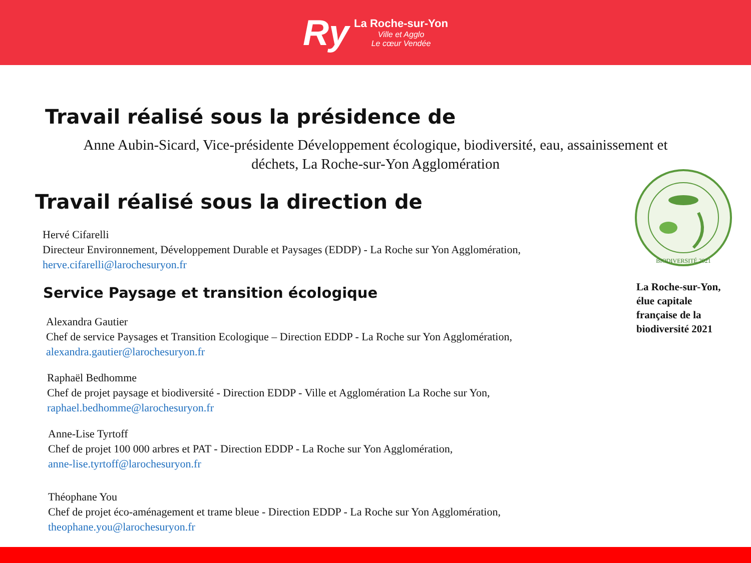Ry
La Roche-sur-Yon
Ville et Agglo
Le cœur Vendée
Travail réalisé sous la présidence de
Anne Aubin-Sicard, Vice-présidente Développement écologique, biodiversité, eau, assainissement et déchets, La Roche-sur-Yon Agglomération
Travail réalisé sous la direction de
Hervé Cifarelli
Directeur Environnement, Développement Durable et Paysages (EDDP) - La Roche sur Yon Agglomération,
herve.cifarelli@larochesuryon.fr
Service Paysage et transition écologique
Alexandra Gautier
Chef de service Paysages et Transition Ecologique – Direction EDDP - La Roche sur Yon Agglomération,
alexandra.gautier@larochesuryon.fr
Raphaël Bedhomme
Chef de projet paysage et biodiversité - Direction EDDP - Ville et Agglomération La Roche sur Yon,
raphael.bedhomme@larochesuryon.fr
Anne-Lise Tyrtoff
Chef de projet 100 000 arbres et PAT - Direction EDDP - La Roche sur Yon Agglomération,
anne-lise.tyrtoff@larochesuryon.fr
Théophane You
Chef de projet éco-aménagement et trame bleue - Direction EDDP - La Roche sur Yon Agglomération,
theophane.you@larochesuryon.fr
BIODIVERSITÉ 2021
La Roche-sur-Yon, élue capitale française de la biodiversité 2021